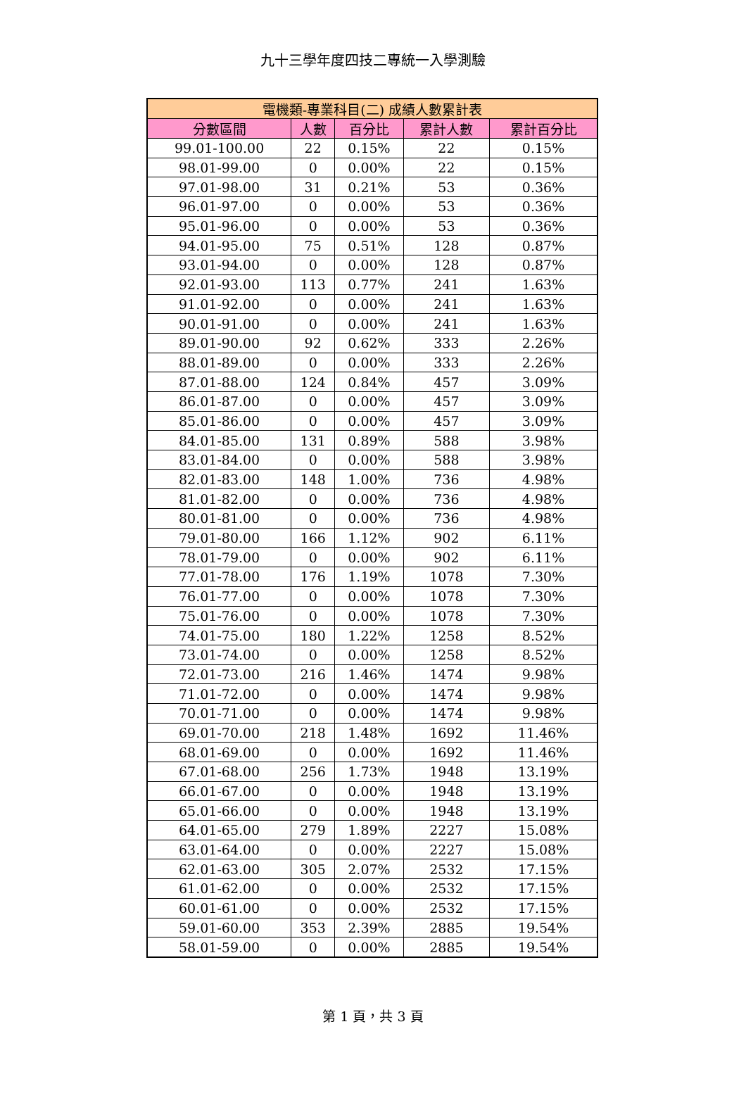九十三學年度四技二專統一入學測驗
| 電機類-專業科目(二) 成績人數累計表 | | | | |
| --- | --- | --- | --- | --- |
| 分數區間 | 人數 | 百分比 | 累計人數 | 累計百分比 |
| 99.01-100.00 | 22 | 0.15% | 22 | 0.15% |
| 98.01-99.00 | 0 | 0.00% | 22 | 0.15% |
| 97.01-98.00 | 31 | 0.21% | 53 | 0.36% |
| 96.01-97.00 | 0 | 0.00% | 53 | 0.36% |
| 95.01-96.00 | 0 | 0.00% | 53 | 0.36% |
| 94.01-95.00 | 75 | 0.51% | 128 | 0.87% |
| 93.01-94.00 | 0 | 0.00% | 128 | 0.87% |
| 92.01-93.00 | 113 | 0.77% | 241 | 1.63% |
| 91.01-92.00 | 0 | 0.00% | 241 | 1.63% |
| 90.01-91.00 | 0 | 0.00% | 241 | 1.63% |
| 89.01-90.00 | 92 | 0.62% | 333 | 2.26% |
| 88.01-89.00 | 0 | 0.00% | 333 | 2.26% |
| 87.01-88.00 | 124 | 0.84% | 457 | 3.09% |
| 86.01-87.00 | 0 | 0.00% | 457 | 3.09% |
| 85.01-86.00 | 0 | 0.00% | 457 | 3.09% |
| 84.01-85.00 | 131 | 0.89% | 588 | 3.98% |
| 83.01-84.00 | 0 | 0.00% | 588 | 3.98% |
| 82.01-83.00 | 148 | 1.00% | 736 | 4.98% |
| 81.01-82.00 | 0 | 0.00% | 736 | 4.98% |
| 80.01-81.00 | 0 | 0.00% | 736 | 4.98% |
| 79.01-80.00 | 166 | 1.12% | 902 | 6.11% |
| 78.01-79.00 | 0 | 0.00% | 902 | 6.11% |
| 77.01-78.00 | 176 | 1.19% | 1078 | 7.30% |
| 76.01-77.00 | 0 | 0.00% | 1078 | 7.30% |
| 75.01-76.00 | 0 | 0.00% | 1078 | 7.30% |
| 74.01-75.00 | 180 | 1.22% | 1258 | 8.52% |
| 73.01-74.00 | 0 | 0.00% | 1258 | 8.52% |
| 72.01-73.00 | 216 | 1.46% | 1474 | 9.98% |
| 71.01-72.00 | 0 | 0.00% | 1474 | 9.98% |
| 70.01-71.00 | 0 | 0.00% | 1474 | 9.98% |
| 69.01-70.00 | 218 | 1.48% | 1692 | 11.46% |
| 68.01-69.00 | 0 | 0.00% | 1692 | 11.46% |
| 67.01-68.00 | 256 | 1.73% | 1948 | 13.19% |
| 66.01-67.00 | 0 | 0.00% | 1948 | 13.19% |
| 65.01-66.00 | 0 | 0.00% | 1948 | 13.19% |
| 64.01-65.00 | 279 | 1.89% | 2227 | 15.08% |
| 63.01-64.00 | 0 | 0.00% | 2227 | 15.08% |
| 62.01-63.00 | 305 | 2.07% | 2532 | 17.15% |
| 61.01-62.00 | 0 | 0.00% | 2532 | 17.15% |
| 60.01-61.00 | 0 | 0.00% | 2532 | 17.15% |
| 59.01-60.00 | 353 | 2.39% | 2885 | 19.54% |
| 58.01-59.00 | 0 | 0.00% | 2885 | 19.54% |
第 1 頁，共 3 頁